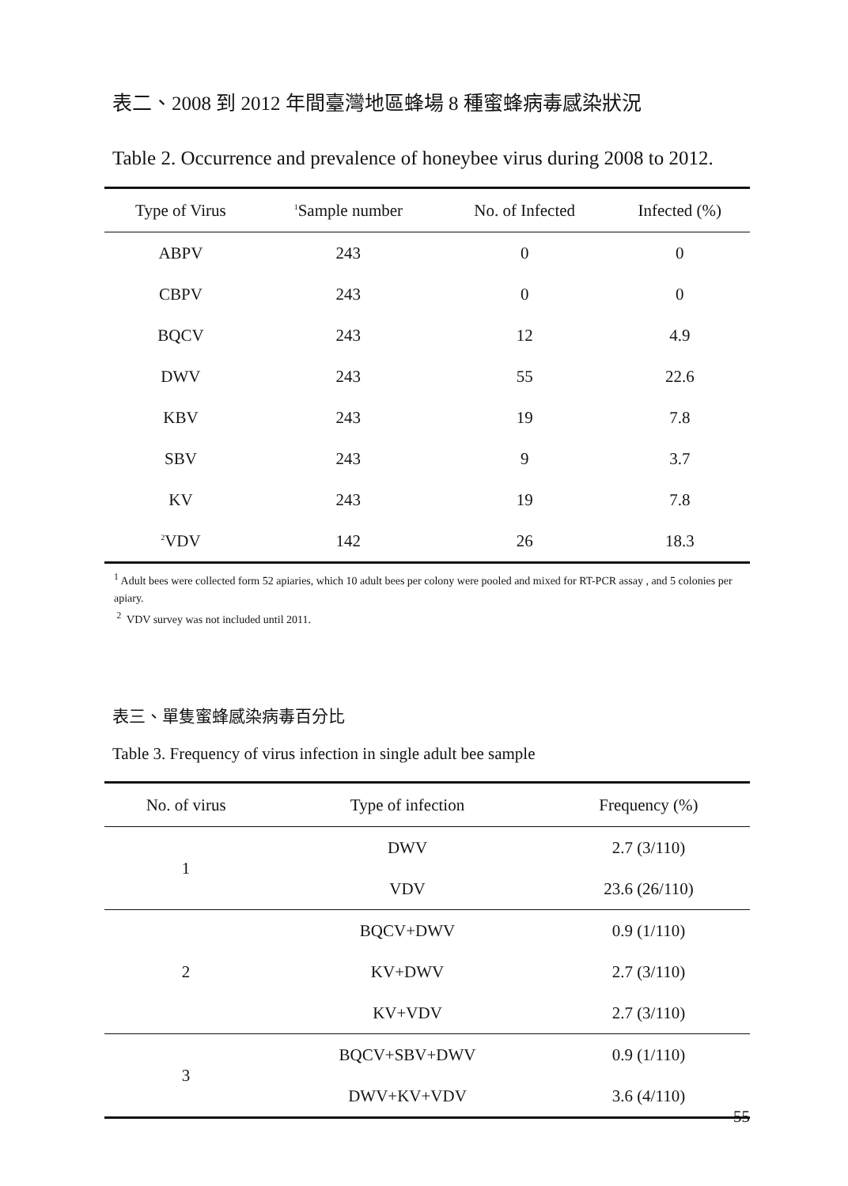表二、2008 到 2012 年間臺灣地區蜂場 8 種蜜蜂病毒感染狀況
Table 2. Occurrence and prevalence of honeybee virus during 2008 to 2012.
| Type of Virus | <sup>1</sup> Sample number | No. of Infected | Infected (%) |
| --- | --- | --- | --- |
| ABPV | 243 | 0 | 0 |
| CBPV | 243 | 0 | 0 |
| BQCV | 243 | 12 | 4.9 |
| DWV | 243 | 55 | 22.6 |
| KBV | 243 | 19 | 7.8 |
| SBV | 243 | 9 | 3.7 |
| KV | 243 | 19 | 7.8 |
| <sup>2</sup> VDV | 142 | 26 | 18.3 |
<sup>1</sup> Adult bees were collected form 52 apiaries, which 10 adult bees per colony were pooled and mixed for RT-PCR assay , and 5 colonies per apiary.
<sup>2</sup> VDV survey was not included until 2011.
表三、單隻蜜蜂感染病毒百分比
Table 3. Frequency of virus infection in single adult bee sample
| No. of virus | Type of infection | Frequency (%) |
| --- | --- | --- |
| 1 | DWV | 2.7 (3/110) |
| | VDV | 23.6 (26/110) |
| 2 | BQCV+DWV | 0.9 (1/110) |
| | KV+DWV | 2.7 (3/110) |
| | KV+VDV | 2.7 (3/110) |
| 3 | BQCV+SBV+DWV | 0.9 (1/110) |
| | DWV+KV+VDV | 3.6 (4/110) |
55